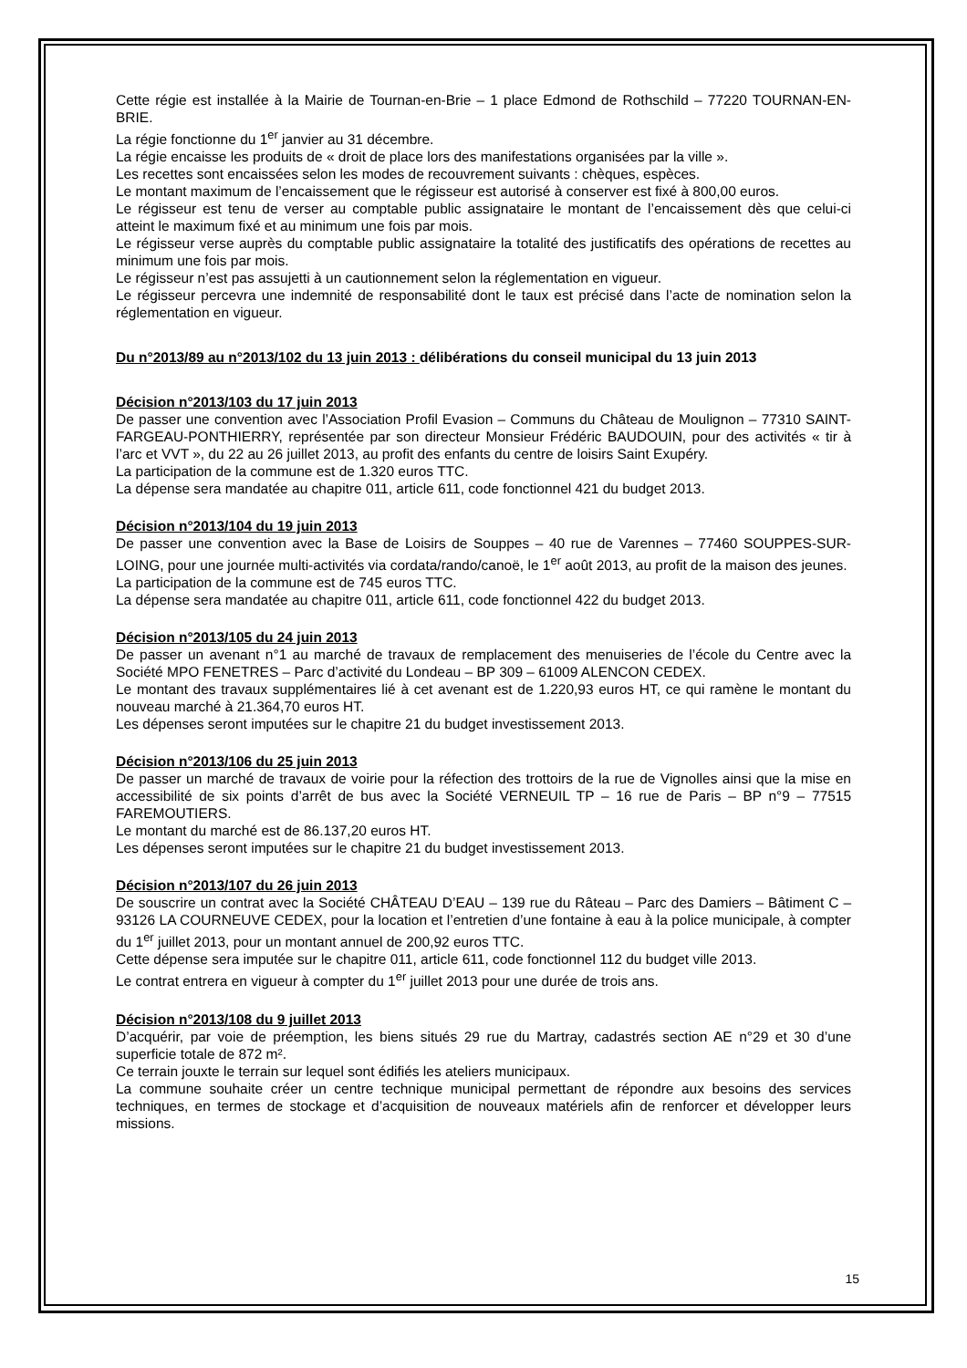Cette régie est installée à la Mairie de Tournan-en-Brie – 1 place Edmond de Rothschild – 77220 TOURNAN-EN-BRIE.
La régie fonctionne du 1<sup>er</sup> janvier au 31 décembre.
La régie encaisse les produits de « droit de place lors des manifestations organisées par la ville ».
Les recettes sont encaissées selon les modes de recouvrement suivants : chèques, espèces.
Le montant maximum de l’encaissement que le régisseur est autorisé à conserver est fixé à 800,00 euros.
Le régisseur est tenu de verser au comptable public assignataire le montant de l’encaissement dès que celui-ci atteint le maximum fixé et au minimum une fois par mois.
Le régisseur verse auprès du comptable public assignataire la totalité des justificatifs des opérations de recettes au minimum une fois par mois.
Le régisseur n’est pas assujetti à un cautionnement selon la réglementation en vigueur.
Le régisseur percevra une indemnité de responsabilité dont le taux est précisé dans l’acte de nomination selon la réglementation en vigueur.
Du n°2013/89 au n°2013/102 du 13 juin 2013 : délibérations du conseil municipal du 13 juin 2013
Décision n°2013/103 du 17 juin 2013
De passer une convention avec l’Association Profil Evasion – Communs du Château de Moulignon – 77310 SAINT-FARGEAU-PONTHIERRY, représentée par son directeur Monsieur Frédéric BAUDOUIN, pour des activités « tir à l’arc et VVT », du 22 au 26 juillet 2013, au profit des enfants du centre de loisirs Saint Exupéry.
La participation de la commune est de 1.320 euros TTC.
La dépense sera mandatée au chapitre 011, article 611, code fonctionnel 421 du budget 2013.
Décision n°2013/104 du 19 juin 2013
De passer une convention avec la Base de Loisirs de Souppes – 40 rue de Varennes – 77460 SOUPPES-SUR-LOING, pour une journée multi-activités via cordata/rando/canoë, le 1<sup>er</sup> août 2013, au profit de la maison des jeunes.
La participation de la commune est de 745 euros TTC.
La dépense sera mandatée au chapitre 011, article 611, code fonctionnel 422 du budget 2013.
Décision n°2013/105 du 24 juin 2013
De passer un avenant n°1 au marché de travaux de remplacement des menuiseries de l’école du Centre avec la Société MPO FENETRES – Parc d’activité du Londeau – BP 309 – 61009 ALENCON CEDEX.
Le montant des travaux supplémentaires lié à cet avenant est de 1.220,93 euros HT, ce qui ramène le montant du nouveau marché à 21.364,70 euros HT.
Les dépenses seront imputées sur le chapitre 21 du budget investissement 2013.
Décision n°2013/106 du 25 juin 2013
De passer un marché de travaux de voirie pour la réfection des trottoirs de la rue de Vignolles ainsi que la mise en accessibilité de six points d’arrêt de bus avec la Société VERNEUIL TP – 16 rue de Paris – BP n°9 – 77515 FAREMOUTIERS.
Le montant du marché est de 86.137,20 euros HT.
Les dépenses seront imputées sur le chapitre 21 du budget investissement 2013.
Décision n°2013/107 du 26 juin 2013
De souscrire un contrat avec la Société CHÂTEAU D’EAU – 139 rue du Râteau – Parc des Damiers – Bâtiment C – 93126 LA COURNEUVE CEDEX, pour la location et l’entretien d’une fontaine à eau à la police municipale, à compter du 1<sup>er</sup> juillet 2013, pour un montant annuel de 200,92 euros TTC.
Cette dépense sera imputée sur le chapitre 011, article 611, code fonctionnel 112 du budget ville 2013.
Le contrat entrera en vigueur à compter du 1<sup>er</sup> juillet 2013 pour une durée de trois ans.
Décision n°2013/108 du 9 juillet 2013
D’acquérir, par voie de préemption, les biens situés 29 rue du Martray, cadastrés section AE n°29 et 30 d’une superficie totale de 872 m².
Ce terrain jouxte le terrain sur lequel sont édifiés les ateliers municipaux.
La commune souhaite créer un centre technique municipal permettant de répondre aux besoins des services techniques, en termes de stockage et d’acquisition de nouveaux matériels afin de renforcer et développer leurs missions.
15